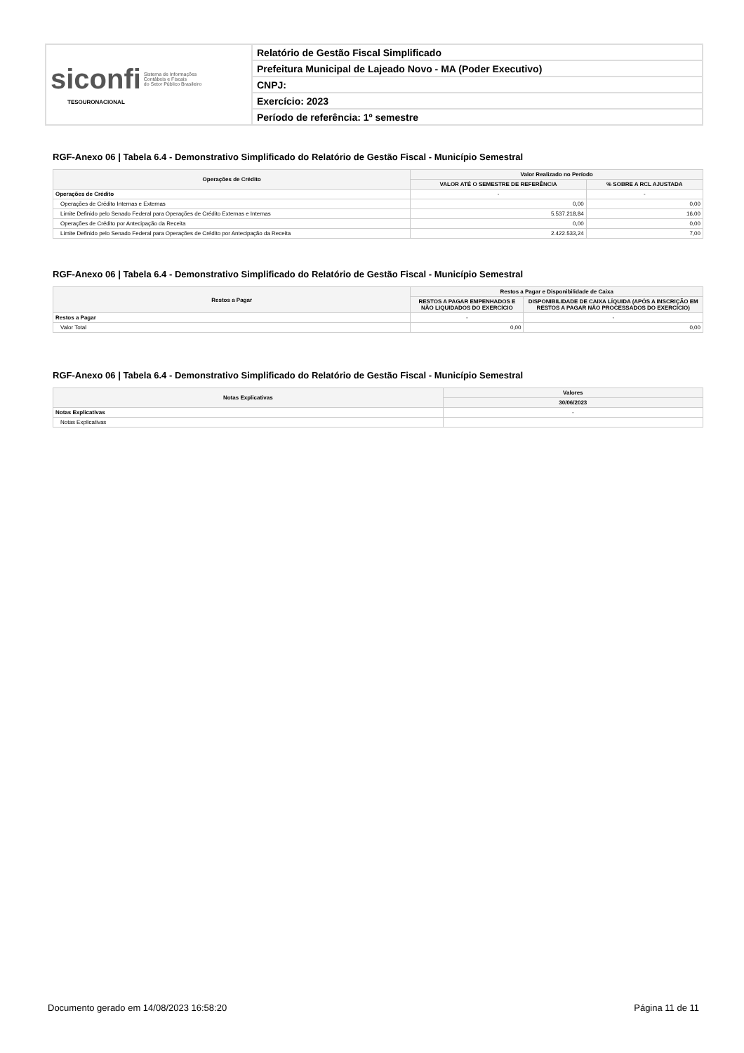| siconfi Sistema de Informações Contábeis e Fiscais do Setor Público Brasileiro TESOURONACIONAL | Relatório de Gestão Fiscal Simplificado |
| | Prefeitura Municipal de Lajeado Novo - MA (Poder Executivo) |
| | CNPJ: |
| | Exercício: 2023 |
| | Período de referência: 1º semestre |
RGF-Anexo 06 | Tabela 6.4 - Demonstrativo Simplificado do Relatório de Gestão Fiscal - Município Semestral
| Operações de Crédito | Valor Realizado no Período | |
| --- | --- | --- |
| | VALOR ATÉ O SEMESTRE DE REFERÊNCIA | % SOBRE A RCL AJUSTADA |
| Operações de Crédito | - | - |
| Operações de Crédito Internas e Externas | 0,00 | 0,00 |
| Limite Definido pelo Senado Federal para Operações de Crédito Externas e Internas | 5.537.218,84 | 16,00 |
| Operações de Crédito por Antecipação da Receita | 0,00 | 0,00 |
| Limite Definido pelo Senado Federal para Operações de Crédito por Antecipação da Receita | 2.422.533,24 | 7,00 |
RGF-Anexo 06 | Tabela 6.4 - Demonstrativo Simplificado do Relatório de Gestão Fiscal - Município Semestral
| Restos a Pagar | Restos a Pagar e Disponibilidade de Caixa | |
| --- | --- | --- |
| | RESTOS A PAGAR EMPENHADOS E NÃO LIQUIDADOS DO EXERCÍCIO | DISPONIBILIDADE DE CAIXA LÍQUIDA (APÓS A INSCRIÇÃO EM RESTOS A PAGAR NÃO PROCESSADOS DO EXERCÍCIO) |
| Restos a Pagar | - | - |
| Valor Total | 0,00 | 0,00 |
RGF-Anexo 06 | Tabela 6.4 - Demonstrativo Simplificado do Relatório de Gestão Fiscal - Município Semestral
| Notas Explicativas | Valores |
| --- | --- |
| | 30/06/2023 |
| Notas Explicativas | - |
| Notas Explicativas | |
Documento gerado em 14/08/2023 16:58:20 Página 11 de 11